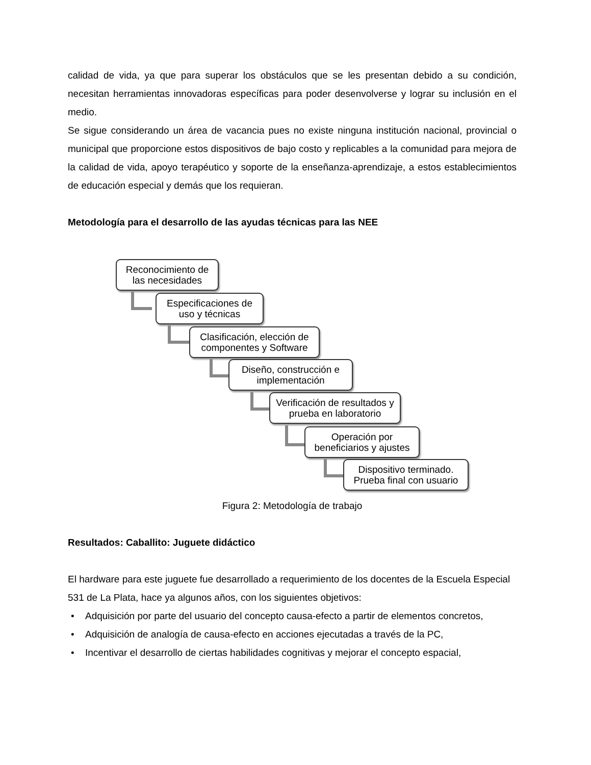calidad de vida, ya que para superar los obstáculos que se les presentan debido a su condición, necesitan herramientas innovadoras específicas para poder desenvolverse y lograr su inclusión en el medio.
Se sigue considerando un área de vacancia pues no existe ninguna institución nacional, provincial o municipal que proporcione estos dispositivos de bajo costo y replicables a la comunidad para mejora de la calidad de vida, apoyo terapéutico y soporte de la enseñanza-aprendizaje, a estos establecimientos de educación especial y demás que los requieran.
Metodología para el desarrollo de las ayudas técnicas para las NEE
Reconocimiento de las necesidades
Especificaciones de uso y técnicas
Clasificación, elección de componentes y Software
Diseño, construcción e implementación
Verificación de resultados y prueba en laboratorio
Operación por beneficiarios y ajustes
Dispositivo terminado. Prueba final con usuario
Figura 2: Metodología de trabajo
Resultados: Caballito: Juguete didáctico
El hardware para este juguete fue desarrollado a requerimiento de los docentes de la Escuela Especial 531 de La Plata, hace ya algunos años, con los siguientes objetivos:
• Adquisición por parte del usuario del concepto causa-efecto a partir de elementos concretos,
• Adquisición de analogía de causa-efecto en acciones ejecutadas a través de la PC,
• Incentivar el desarrollo de ciertas habilidades cognitivas y mejorar el concepto espacial,